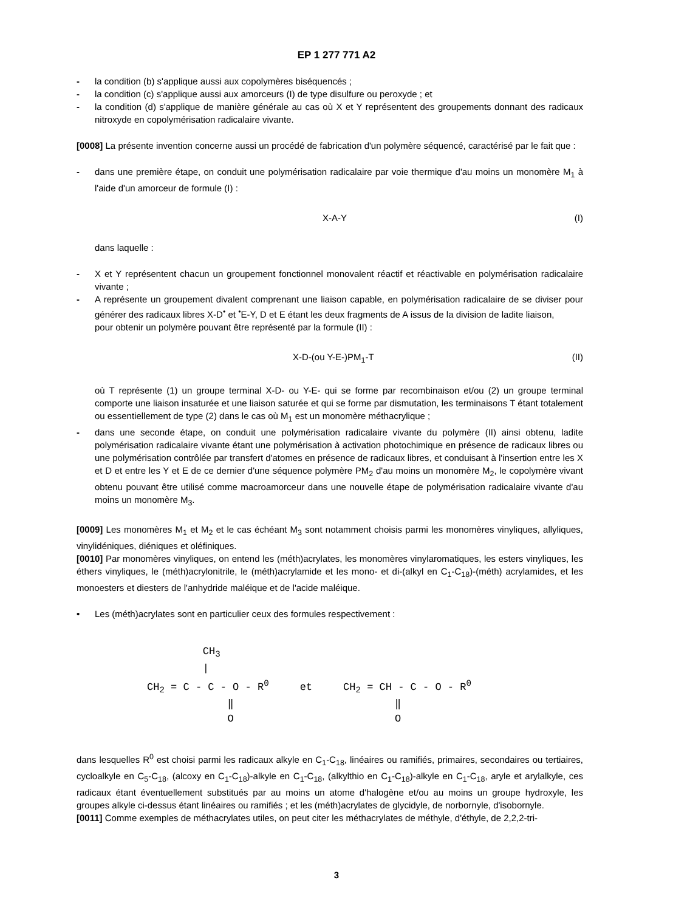EP 1 277 771 A2
- la condition (b) s'applique aussi aux copolymères biséquencés ;
- la condition (c) s'applique aussi aux amorceurs (I) de type disulfure ou peroxyde ; et
- la condition (d) s'applique de manière générale au cas où X et Y représentent des groupements donnant des radicaux nitroxyde en copolymérisation radicalaire vivante.
[0008] La présente invention concerne aussi un procédé de fabrication d'un polymère séquencé, caractérisé par le fait que :
- dans une première étape, on conduit une polymérisation radicalaire par voie thermique d'au moins un monomère M<sub>1</sub> à l'aide d'un amorceur de formule (I) :
X-A-Y (I)
dans laquelle :
- X et Y représentent chacun un groupement fonctionnel monovalent réactif et réactivable en polymérisation radicalaire vivante ;
- A représente un groupement divalent comprenant une liaison capable, en polymérisation radicalaire de se diviser pour générer des radicaux libres X-D<sup>•</sup> et <sup>•</sup>E-Y, D et E étant les deux fragments de A issus de la division de ladite liaison,
pour obtenir un polymère pouvant être représenté par la formule (II) :
X-D-(ou Y-E-)PM<sub>1</sub>-T (II)
où T représente (1) un groupe terminal X-D- ou Y-E- qui se forme par recombinaison et/ou (2) un groupe terminal comporte une liaison insaturée et une liaison saturée et qui se forme par dismutation, les terminaisons T étant totalement ou essentiellement de type (2) dans le cas où M<sub>1</sub> est un monomère méthacrylique ;
- dans une seconde étape, on conduit une polymérisation radicalaire vivante du polymère (II) ainsi obtenu, ladite polymérisation radicalaire vivante étant une polymérisation à activation photochimique en présence de radicaux libres ou une polymérisation contrôlée par transfert d'atomes en présence de radicaux libres, et conduisant à l'insertion entre les X et D et entre les Y et E de ce dernier d'une séquence polymère PM<sub>2</sub> d'au moins un monomère M<sub>2</sub>, le copolymère vivant obtenu pouvant être utilisé comme macroamorceur dans une nouvelle étape de polymérisation radicalaire vivante d'au moins un monomère M<sub>3</sub>.
[0009] Les monomères M<sub>1</sub> et M<sub>2</sub> et le cas échéant M<sub>3</sub> sont notamment choisis parmi les monomères vinyliques, allyliques, vinylidéniques, diéniques et oléfiniques.
[0010] Par monomères vinyliques, on entend les (méth)acrylates, les monomères vinylaromatiques, les esters vinyliques, les éthers vinyliques, le (méth)acrylonitrile, le (méth)acrylamide et les mono- et di-(alkyl en C<sub>1</sub>-C<sub>18</sub>)-(méth) acrylamides, et les monoesters et diesters de l'anhydride maléique et de l'acide maléique.
• Les (méth)acrylates sont en particulier ceux des formules respectivement :
CH<sub>3</sub> | CH<sub>2</sub> = C - C - O - R<sup>0</sup> et CH<sub>2</sub> = CH - C - O - R<sup>0</sup> ‖ ‖ O O
dans lesquelles R<sup>0</sup> est choisi parmi les radicaux alkyle en C<sub>1</sub>-C<sub>18</sub>, linéaires ou ramifiés, primaires, secondaires ou tertiaires, cycloalkyle en C<sub>5</sub>-C<sub>18</sub>, (alcoxy en C<sub>1</sub>-C<sub>18</sub>)-alkyle en C<sub>1</sub>-C<sub>18</sub>, (alkylthio en C<sub>1</sub>-C<sub>18</sub>)-alkyle en C<sub>1</sub>-C<sub>18</sub>, aryle et arylalkyle, ces radicaux étant éventuellement substitués par au moins un atome d'halogène et/ou au moins un groupe hydroxyle, les groupes alkyle ci-dessus étant linéaires ou ramifiés ; et les (méth)acrylates de glycidyle, de norbornyle, d'isobornyle.
[0011] Comme exemples de méthacrylates utiles, on peut citer les méthacrylates de méthyle, d'éthyle, de 2,2,2-tri-
3